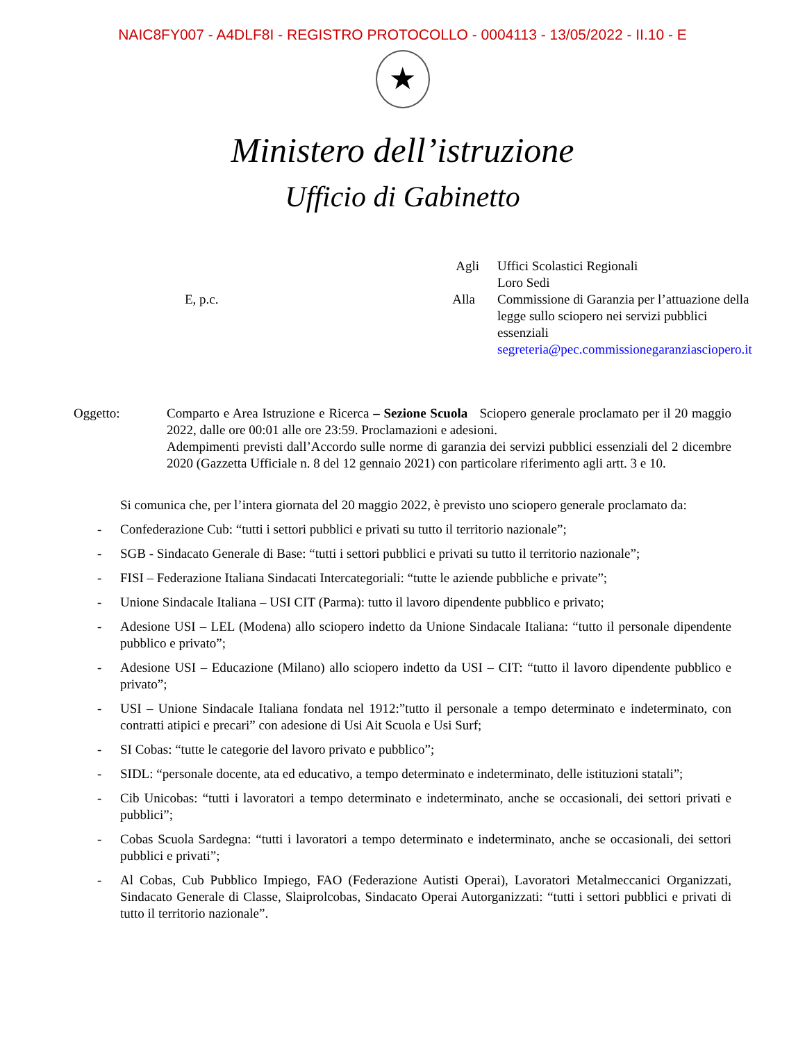NAIC8FY007 - A4DLF8I - REGISTRO PROTOCOLLO - 0004113 - 13/05/2022 - II.10 - E
★
Ministero dell’istruzione
Ufficio di Gabinetto
Agli
Uffici Scolastici Regionali
Loro Sedi
E, p.c.
Alla
Commissione di Garanzia per l’attuazione della legge sullo sciopero nei servizi pubblici essenziali
segreteria@pec.commissionegaranziasciopero.it
Oggetto: Comparto e Area Istruzione e Ricerca – Sezione Scuola Sciopero generale proclamato per il 20 maggio 2022, dalle ore 00:01 alle ore 23:59. Proclamazioni e adesioni.
Adempimenti previsti dall’Accordo sulle norme di garanzia dei servizi pubblici essenziali del 2 dicembre 2020 (Gazzetta Ufficiale n. 8 del 12 gennaio 2021) con particolare riferimento agli artt. 3 e 10.
Si comunica che, per l’intera giornata del 20 maggio 2022, è previsto uno sciopero generale proclamato da:
- Confederazione Cub: “tutti i settori pubblici e privati su tutto il territorio nazionale”;
- SGB - Sindacato Generale di Base: “tutti i settori pubblici e privati su tutto il territorio nazionale”;
- FISI – Federazione Italiana Sindacati Intercategoriali: “tutte le aziende pubbliche e private”;
- Unione Sindacale Italiana – USI CIT (Parma): tutto il lavoro dipendente pubblico e privato;
- Adesione USI – LEL (Modena) allo sciopero indetto da Unione Sindacale Italiana: “tutto il personale dipendente pubblico e privato”;
- Adesione USI – Educazione (Milano) allo sciopero indetto da USI – CIT: “tutto il lavoro dipendente pubblico e privato”;
- USI – Unione Sindacale Italiana fondata nel 1912:”tutto il personale a tempo determinato e indeterminato, con contratti atipici e precari” con adesione di Usi Ait Scuola e Usi Surf;
- SI Cobas: “tutte le categorie del lavoro privato e pubblico”;
- SIDL: “personale docente, ata ed educativo, a tempo determinato e indeterminato, delle istituzioni statali”;
- Cib Unicobas: “tutti i lavoratori a tempo determinato e indeterminato, anche se occasionali, dei settori privati e pubblici”;
- Cobas Scuola Sardegna: “tutti i lavoratori a tempo determinato e indeterminato, anche se occasionali, dei settori pubblici e privati”;
- Al Cobas, Cub Pubblico Impiego, FAO (Federazione Autisti Operai), Lavoratori Metalmeccanici Organizzati, Sindacato Generale di Classe, Slaiprolcobas, Sindacato Operai Autorganizzati: “tutti i settori pubblici e privati di tutto il territorio nazionale”.